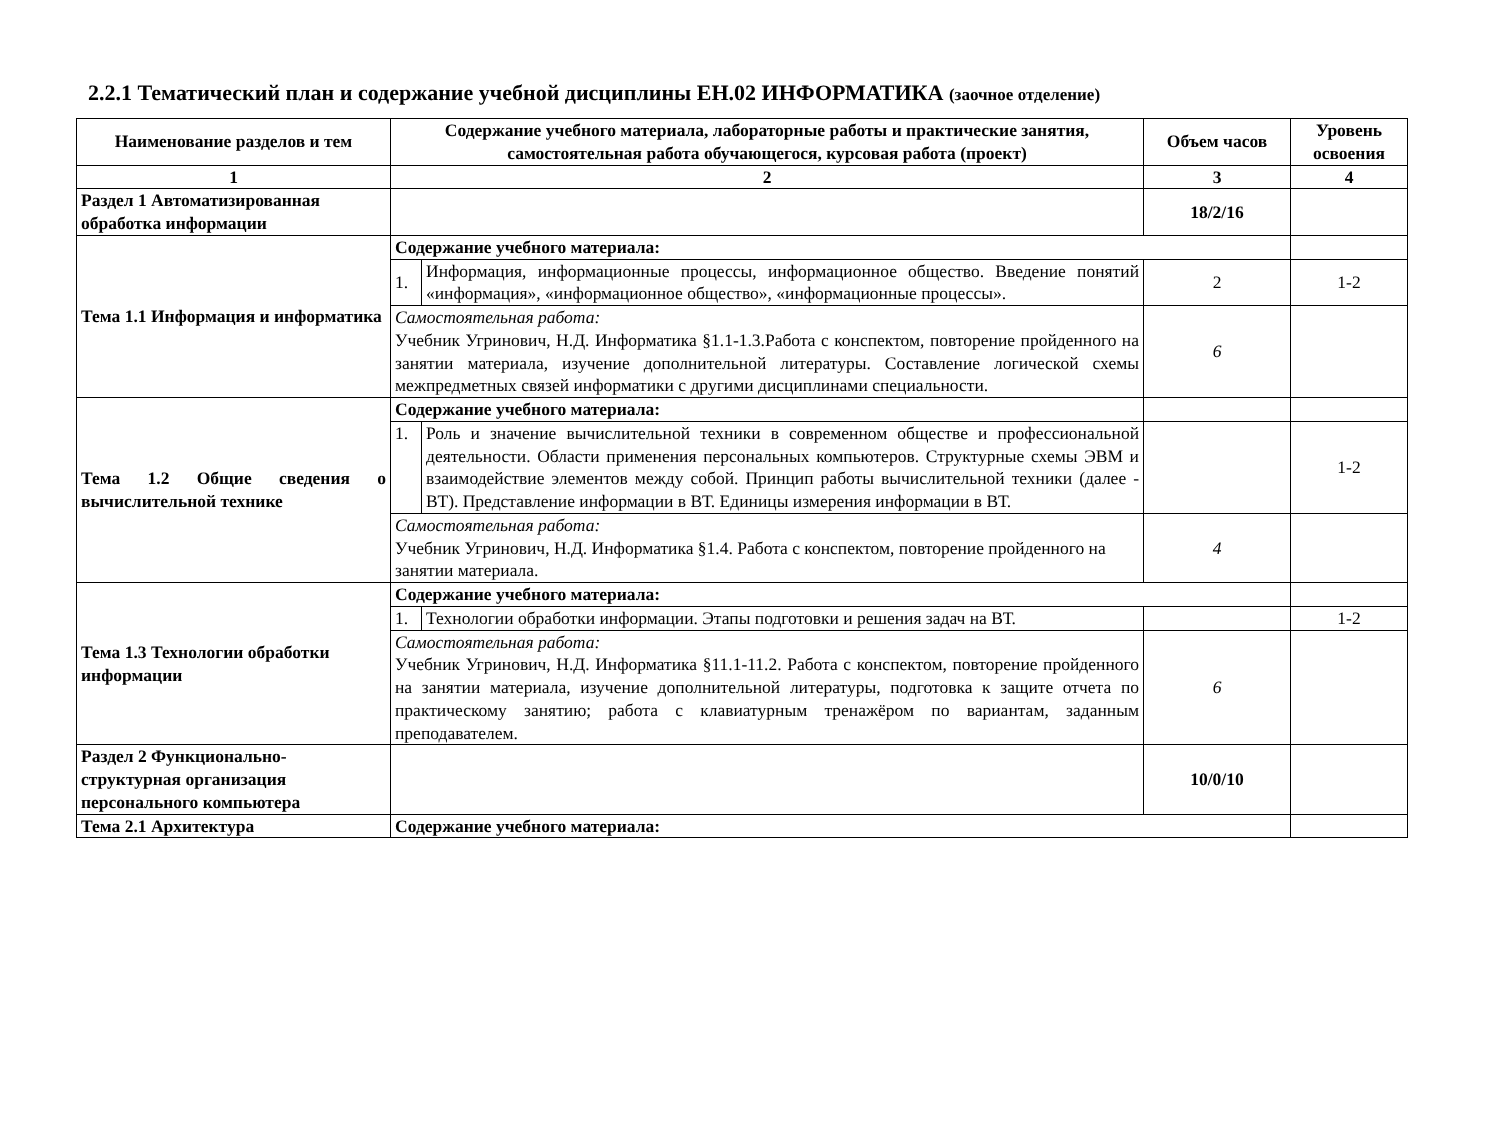2.2.1 Тематический план и содержание учебной дисциплины ЕН.02 ИНФОРМАТИКА (заочное отделение)
| Наименование разделов и тем | Содержание учебного материала, лабораторные работы и практические занятия, самостоятельная работа обучающегося, курсовая работа (проект) | | Объем часов | Уровень освоения |
| --- | --- | --- | --- | --- |
| 1 | 2 | | 3 | 4 |
| Раздел 1 Автоматизированная обработка информации | | | 18/2/16 | |
| Тема 1.1 Информация и информатика | Содержание учебного материала: | | | |
| | 1. | Информация, информационные процессы, информационное общество. Введение понятий «информация», «информационное общество», «информационные процессы». | 2 | 1-2 |
| | Самостоятельная работа: Учебник Угринович, Н.Д. Информатика §1.1-1.3.Работа с конспектом, повторение пройденного на занятии материала, изучение дополнительной литературы. Составление логической схемы межпредметных связей информатики с другими дисциплинами специальности. | | 6 | |
| Тема 1.2 Общие сведения о вычислительной технике | Содержание учебного материала: | | | |
| | 1. | Роль и значение вычислительной техники в современном обществе и профессиональной деятельности. Области применения персональных компьютеров. Структурные схемы ЭВМ и взаимодействие элементов между собой. Принцип работы вычислительной техники (далее - ВТ). Представление информации в ВТ. Единицы измерения информации в ВТ. | | 1-2 |
| | Самостоятельная работа: Учебник Угринович, Н.Д. Информатика §1.4. Работа с конспектом, повторение пройденного на занятии материала. | | 4 | |
| Тема 1.3 Технологии обработки информации | Содержание учебного материала: | | | |
| | 1. | Технологии обработки информации. Этапы подготовки и решения задач на ВТ. | | 1-2 |
| | Самостоятельная работа: Учебник Угринович, Н.Д. Информатика §11.1-11.2. Работа с конспектом, повторение пройденного на занятии материала, изучение дополнительной литературы, подготовка к защите отчета по практическому занятию; работа с клавиатурным тренажёром по вариантам, заданным преподавателем. | | 6 | |
| Раздел 2 Функционально-структурная организация персонального компьютера | | | 10/0/10 | |
| Тема 2.1 Архитектура | Содержание учебного материала: | | | |